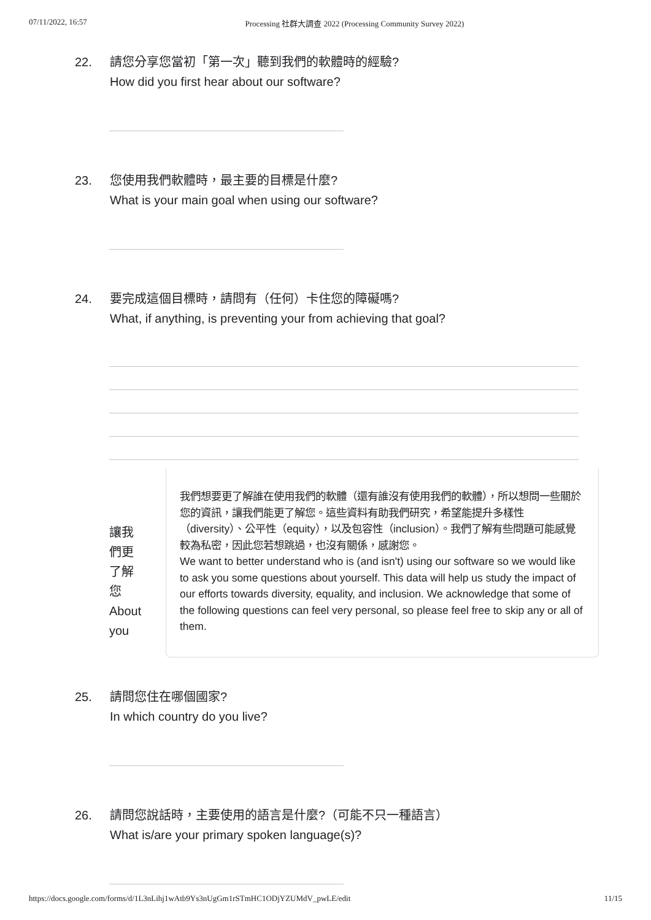07/11/2022, 16:57 Processing 社群大調查 2022 (Processing Community Survey 2022)
22. 請您分享您當初「第一次」聽到我們的軟體時的經驗?
How did you first hear about our software?
23. 您使用我們軟體時，最主要的目標是什麼?
What is your main goal when using our software?
24. 要完成這個目標時，請問有（任何）卡住您的障礙嗎?
What, if anything, is preventing your from achieving that goal?
讓我
們更
了解
您
About
you
我們想要更了解誰在使用我們的軟體（還有誰沒有使用我們的軟體），所以想問一些關於您的資訊，讓我們能更了解您。這些資料有助我們研究，希望能提升多樣性（diversity）、公平性（equity），以及包容性（inclusion）。我們了解有些問題可能感覺較為私密，因此您若想跳過，也沒有關係，感謝您。
We want to better understand who is (and isn't) using our software so we would like to ask you some questions about yourself. This data will help us study the impact of our efforts towards diversity, equality, and inclusion. We acknowledge that some of the following questions can feel very personal, so please feel free to skip any or all of them.
25. 請問您住在哪個國家?
In which country do you live?
26. 請問您說話時，主要使用的語言是什麼?（可能不只一種語言）
What is/are your primary spoken language(s)?
https://docs.google.com/forms/d/1L3nLihj1wAtb9Ys3nUgGm1rSTmHC1ODjYZUMdV_pwLE/edit 11/15